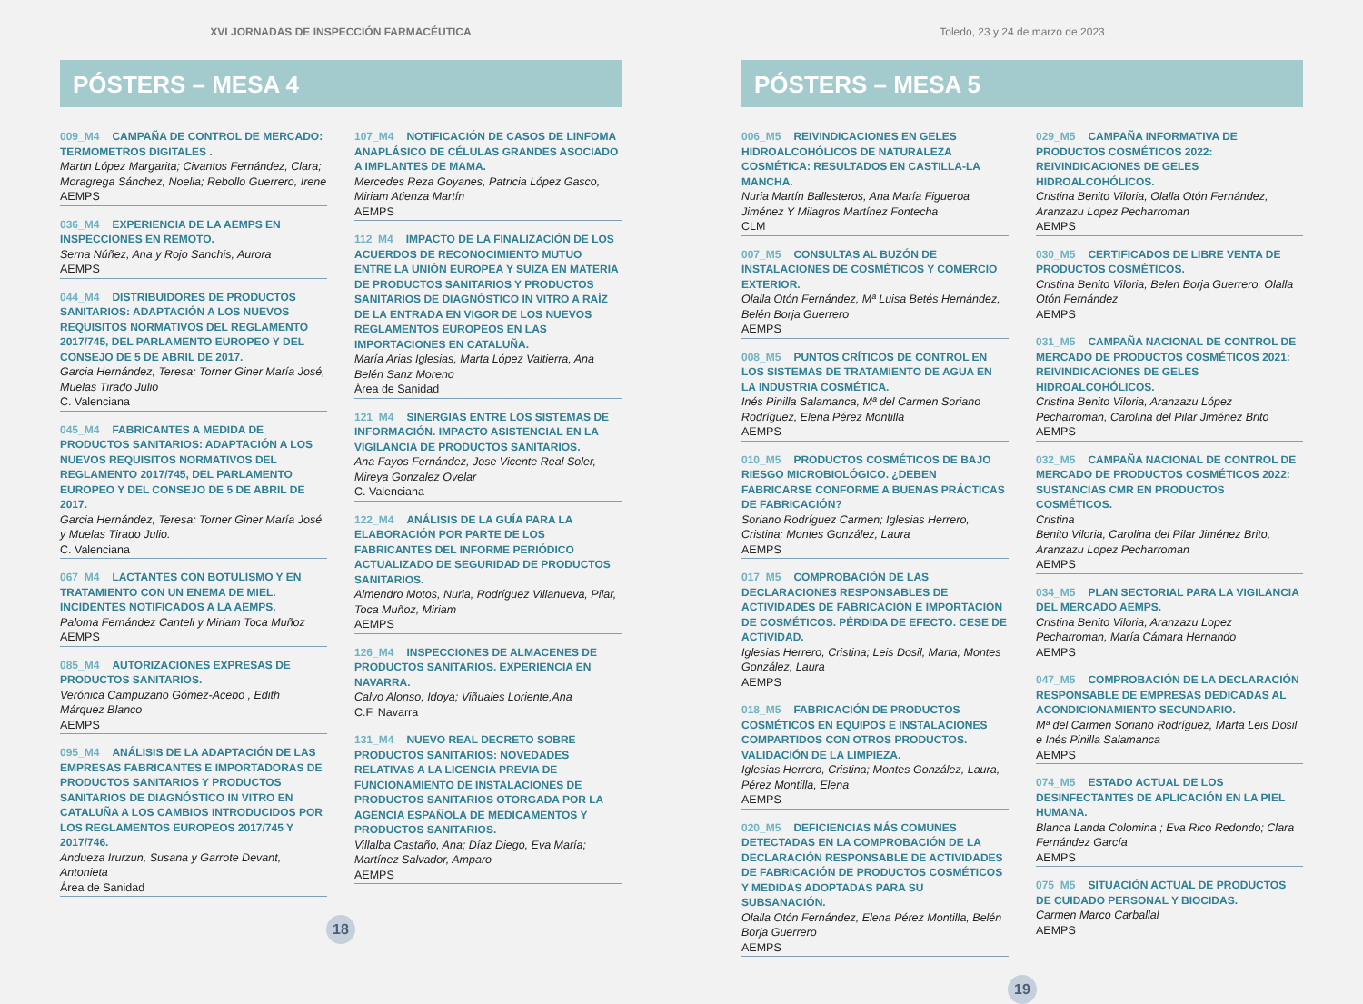XVI JORNADAS DE INSPECCIÓN FARMACÉUTICA
PÓSTERS – MESA 4
009_M4 CAMPAÑA DE CONTROL DE MERCADO: TERMOMETROS DIGITALES .
Martin López Margarita; Civantos Fernández, Clara; Moragrega Sánchez, Noelia; Rebollo Guerrero, Irene
AEMPS
036_M4 EXPERIENCIA DE LA AEMPS EN INSPECCIONES EN REMOTO.
Serna Núñez, Ana y Rojo Sanchis, Aurora
AEMPS
044_M4 DISTRIBUIDORES DE PRODUCTOS SANITARIOS: ADAPTACIÓN A LOS NUEVOS REQUISITOS NORMATIVOS DEL REGLAMENTO 2017/745, DEL PARLAMENTO EUROPEO Y DEL CONSEJO DE 5 DE ABRIL DE 2017.
Garcia Hernández, Teresa; Torner Giner María José, Muelas Tirado Julio
C. Valenciana
045_M4 FABRICANTES A MEDIDA DE PRODUCTOS SANITARIOS: ADAPTACIÓN A LOS NUEVOS REQUISITOS NORMATIVOS DEL REGLAMENTO 2017/745, DEL PARLAMENTO EUROPEO Y DEL CONSEJO DE 5 DE ABRIL DE 2017.
Garcia Hernández, Teresa; Torner Giner María José y Muelas Tirado Julio.
C. Valenciana
067_M4 LACTANTES CON BOTULISMO Y EN TRATAMIENTO CON UN ENEMA DE MIEL. INCIDENTES NOTIFICADOS A LA AEMPS.
Paloma Fernández Canteli y Miriam Toca Muñoz
AEMPS
085_M4 AUTORIZACIONES EXPRESAS DE PRODUCTOS SANITARIOS.
Verónica Campuzano Gómez-Acebo , Edith Márquez Blanco
AEMPS
095_M4 ANÁLISIS DE LA ADAPTACIÓN DE LAS EMPRESAS FABRICANTES E IMPORTADORAS DE PRODUCTOS SANITARIOS Y PRODUCTOS SANITARIOS DE DIAGNÓSTICO IN VITRO EN CATALUÑA A LOS CAMBIOS INTRODUCIDOS POR LOS REGLAMENTOS EUROPEOS 2017/745 Y 2017/746.
Andueza Irurzun, Susana y Garrote Devant, Antonieta
Área de Sanidad
107_M4 NOTIFICACIÓN DE CASOS DE LINFOMA ANAPLÁSICO DE CÉLULAS GRANDES ASOCIADO A IMPLANTES DE MAMA.
Mercedes Reza Goyanes, Patricia López Gasco, Miriam Atienza Martín
AEMPS
112_M4 IMPACTO DE LA FINALIZACIÓN DE LOS ACUERDOS DE RECONOCIMIENTO MUTUO ENTRE LA UNIÓN EUROPEA Y SUIZA EN MATERIA DE PRODUCTOS SANITARIOS Y PRODUCTOS SANITARIOS DE DIAGNÓSTICO IN VITRO A RAÍZ DE LA ENTRADA EN VIGOR DE LOS NUEVOS REGLAMENTOS EUROPEOS EN LAS IMPORTACIONES EN CATALUÑA.
María Arias Iglesias, Marta López Valtierra, Ana Belén Sanz Moreno
Área de Sanidad
121_M4 SINERGIAS ENTRE LOS SISTEMAS DE INFORMACIÓN. IMPACTO ASISTENCIAL EN LA VIGILANCIA DE PRODUCTOS SANITARIOS.
Ana Fayos Fernández, Jose Vicente Real Soler, Mireya Gonzalez Ovelar
C. Valenciana
122_M4 ANÁLISIS DE LA GUÍA PARA LA ELABORACIÓN POR PARTE DE LOS FABRICANTES DEL INFORME PERIÓDICO ACTUALIZADO DE SEGURIDAD DE PRODUCTOS SANITARIOS.
Almendro Motos, Nuria, Rodríguez Villanueva, Pilar, Toca Muñoz, Miriam
AEMPS
126_M4 INSPECCIONES DE ALMACENES DE PRODUCTOS SANITARIOS. EXPERIENCIA EN NAVARRA.
Calvo Alonso, Idoya; Viñuales Loriente,Ana
C.F. Navarra
131_M4 NUEVO REAL DECRETO SOBRE PRODUCTOS SANITARIOS: NOVEDADES RELATIVAS A LA LICENCIA PREVIA DE FUNCIONAMIENTO DE INSTALACIONES DE PRODUCTOS SANITARIOS OTORGADA POR LA AGENCIA ESPAÑOLA DE MEDICAMENTOS Y PRODUCTOS SANITARIOS.
Villalba Castaño, Ana; Díaz Diego, Eva María; Martínez Salvador, Amparo
AEMPS
18
Toledo, 23 y 24 de marzo de 2023
PÓSTERS – MESA 5
006_M5 REIVINDICACIONES EN GELES HIDROALCOHÓLICOS DE NATURALEZA COSMÉTICA: RESULTADOS EN CASTILLA-LA MANCHA.
Nuria Martín Ballesteros, Ana María Figueroa Jiménez Y Milagros Martínez Fontecha
CLM
007_M5 CONSULTAS AL BUZÓN DE INSTALACIONES DE COSMÉTICOS Y COMERCIO EXTERIOR.
Olalla Otón Fernández, Mª Luisa Betés Hernández, Belén Borja Guerrero
AEMPS
008_M5 PUNTOS CRÍTICOS DE CONTROL EN LOS SISTEMAS DE TRATAMIENTO DE AGUA EN LA INDUSTRIA COSMÉTICA.
Inés Pinilla Salamanca, Mª del Carmen Soriano Rodríguez, Elena Pérez Montilla
AEMPS
010_M5 PRODUCTOS COSMÉTICOS DE BAJO RIESGO MICROBIOLÓGICO. ¿DEBEN FABRICARSE CONFORME A BUENAS PRÁCTICAS DE FABRICACIÓN?
Soriano Rodríguez Carmen; Iglesias Herrero, Cristina; Montes González, Laura
AEMPS
017_M5 COMPROBACIÓN DE LAS DECLARACIONES RESPONSABLES DE ACTIVIDADES DE FABRICACIÓN E IMPORTACIÓN DE COSMÉTICOS. PÉRDIDA DE EFECTO. CESE DE ACTIVIDAD.
Iglesias Herrero, Cristina; Leis Dosil, Marta; Montes González, Laura
AEMPS
018_M5 FABRICACIÓN DE PRODUCTOS COSMÉTICOS EN EQUIPOS E INSTALACIONES COMPARTIDOS CON OTROS PRODUCTOS. VALIDACIÓN DE LA LIMPIEZA.
Iglesias Herrero, Cristina; Montes González, Laura, Pérez Montilla, Elena
AEMPS
020_M5 DEFICIENCIAS MÁS COMUNES DETECTADAS EN LA COMPROBACIÓN DE LA DECLARACIÓN RESPONSABLE DE ACTIVIDADES DE FABRICACIÓN DE PRODUCTOS COSMÉTICOS Y MEDIDAS ADOPTADAS PARA SU SUBSANACIÓN.
Olalla Otón Fernández, Elena Pérez Montilla, Belén Borja Guerrero
AEMPS
029_M5 CAMPAÑA INFORMATIVA DE PRODUCTOS COSMÉTICOS 2022: REIVINDICACIONES DE GELES HIDROALCOHÓLICOS.
Cristina Benito Viloria, Olalla Otón Fernández, Aranzazu Lopez Pecharroman
AEMPS
030_M5 CERTIFICADOS DE LIBRE VENTA DE PRODUCTOS COSMÉTICOS.
Cristina Benito Viloria, Belen Borja Guerrero, Olalla Otón Fernández
AEMPS
031_M5 CAMPAÑA NACIONAL DE CONTROL DE MERCADO DE PRODUCTOS COSMÉTICOS 2021: REIVINDICACIONES DE GELES HIDROALCOHÓLICOS.
Cristina Benito Viloria, Aranzazu López Pecharroman, Carolina del Pilar Jiménez Brito
AEMPS
032_M5 CAMPAÑA NACIONAL DE CONTROL DE MERCADO DE PRODUCTOS COSMÉTICOS 2022: SUSTANCIAS CMR EN PRODUCTOS COSMÉTICOS.
Cristina
Benito Viloria, Carolina del Pilar Jiménez Brito, Aranzazu Lopez Pecharroman
AEMPS
034_M5 PLAN SECTORIAL PARA LA VIGILANCIA DEL MERCADO AEMPS.
Cristina Benito Viloria, Aranzazu Lopez Pecharroman, María Cámara Hernando
AEMPS
047_M5 COMPROBACIÓN DE LA DECLARACIÓN RESPONSABLE DE EMPRESAS DEDICADAS AL ACONDICIONAMIENTO SECUNDARIO.
Mª del Carmen Soriano Rodríguez, Marta Leis Dosil e Inés Pinilla Salamanca
AEMPS
074_M5 ESTADO ACTUAL DE LOS DESINFECTANTES DE APLICACIÓN EN LA PIEL HUMANA.
Blanca Landa Colomina ; Eva Rico Redondo; Clara Fernández García
AEMPS
075_M5 SITUACIÓN ACTUAL DE PRODUCTOS DE CUIDADO PERSONAL Y BIOCIDAS.
Carmen Marco Carballal
AEMPS
19